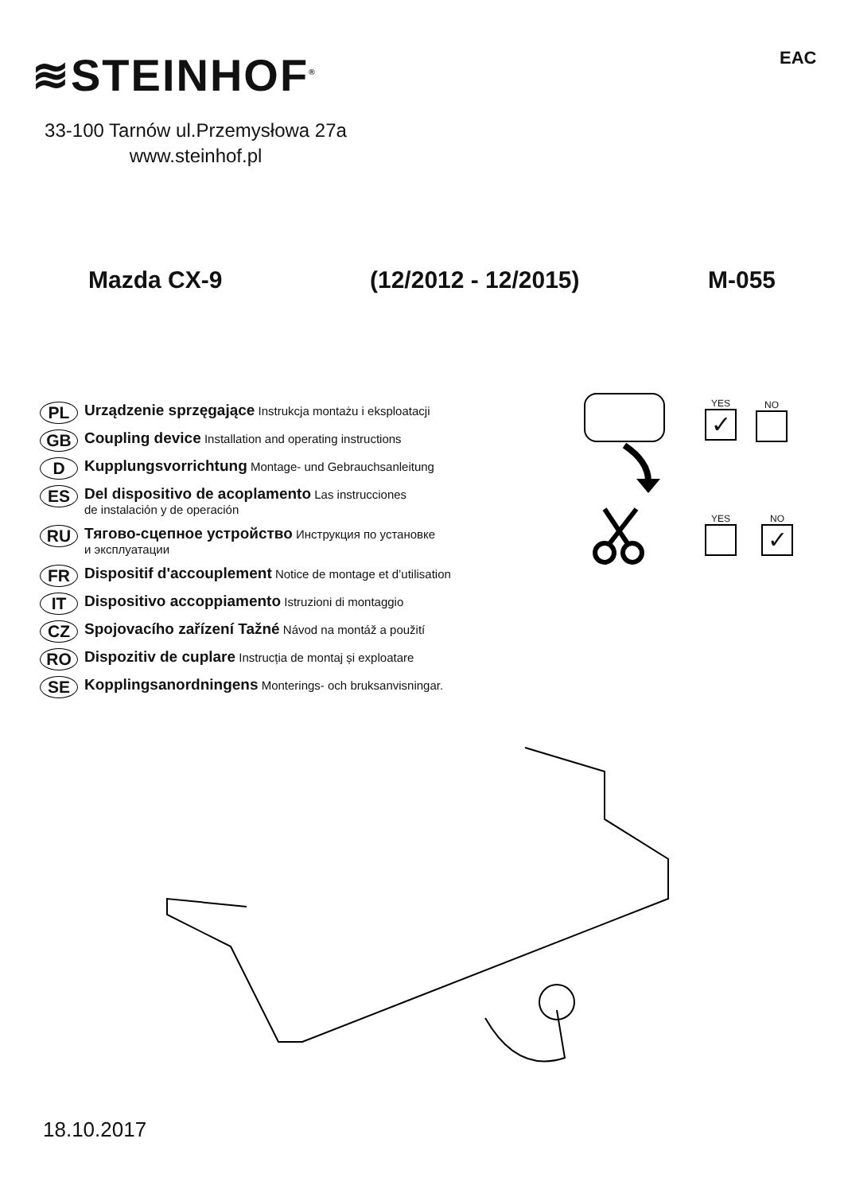≋STEINHOF<sup>®</sup> EAC
33-100 Tarnów ul.Przemysłowa 27a
www.steinhof.pl
Mazda CX-9 (12/2012 - 12/2015) M-055
PL Urządzenie sprzęgające Instrukcja montażu i eksploatacji
GB Coupling device Installation and operating instructions
D Kupplungsvorrichtung Montage- und Gebrauchsanleitung
ES Del dispositivo de acoplamento Las instrucciones
de instalación y de operación
RU Тягово-сцепное устройство Инструкция по установке
и эксплуатации
FR Dispositif d'accouplement Notice de montage et d’utilisation
IT Dispositivo accoppiamento Istruzioni di montaggio
CZ Spojovacího zařízení Tažné Návod na montáž a použití
RO Dispozitiv de cuplare Instrucția de montaj și exploatare
SE Kopplingsanordningens Monterings- och bruksanvisningar.
YES
✓
NO
YES
NO
✓
18.10.2017